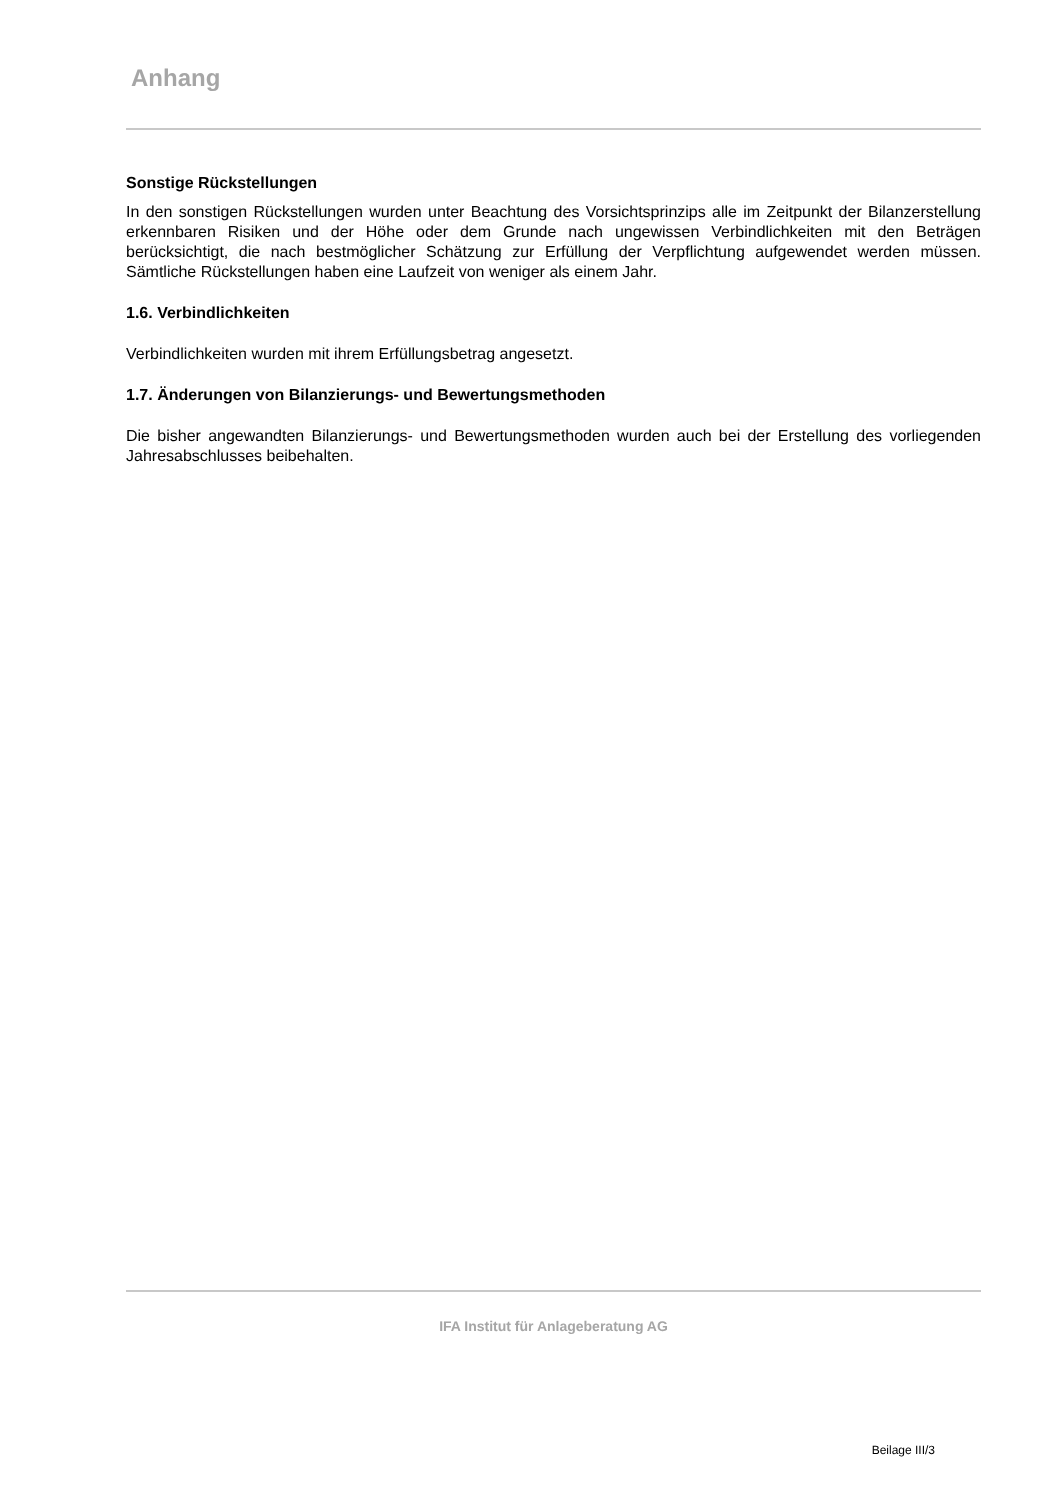Anhang
Sonstige Rückstellungen
In den sonstigen Rückstellungen wurden unter Beachtung des Vorsichtsprinzips alle im Zeitpunkt der Bilanzerstellung erkennbaren Risiken und der Höhe oder dem Grunde nach ungewissen Verbindlichkeiten mit den Beträgen berücksichtigt, die nach bestmöglicher Schätzung zur Erfüllung der Verpflichtung aufgewendet werden müssen. Sämtliche Rückstellungen haben eine Laufzeit von weniger als einem Jahr.
1.6. Verbindlichkeiten
Verbindlichkeiten wurden mit ihrem Erfüllungsbetrag angesetzt.
1.7. Änderungen von Bilanzierungs- und Bewertungsmethoden
Die bisher angewandten Bilanzierungs- und Bewertungsmethoden wurden auch bei der Erstellung des vorliegenden Jahresabschlusses beibehalten.
IFA Institut für Anlageberatung AG
Beilage III/3